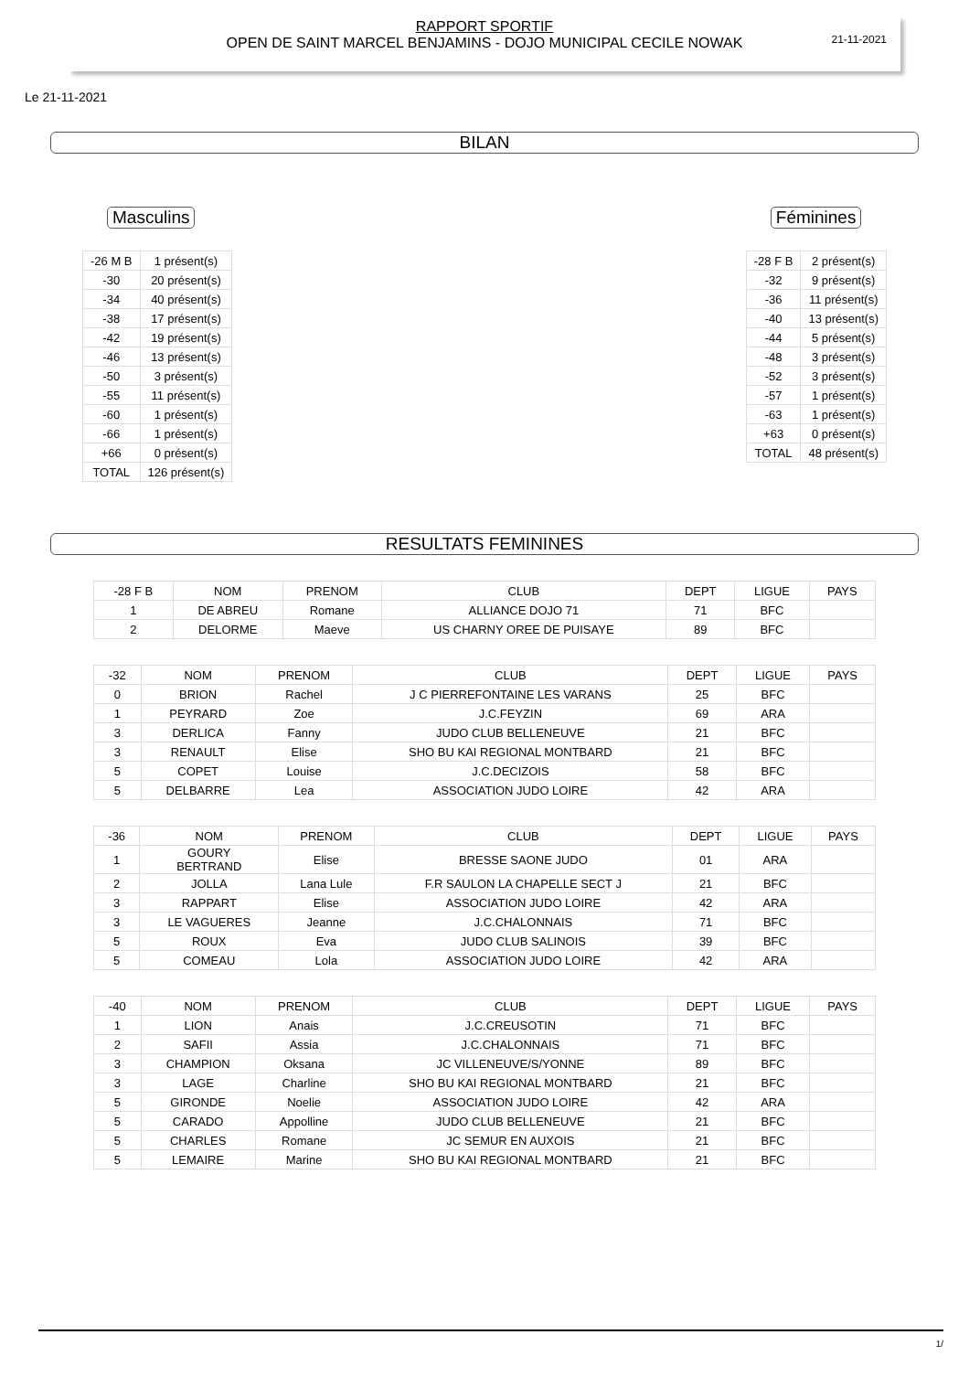RAPPORT SPORTIF
OPEN DE SAINT MARCEL BENJAMINS - DOJO MUNICIPAL CECILE NOWAK
21-11-2021
Le 21-11-2021
BILAN
Masculins
| -26 M B | 1 présent(s) |
| -30 | 20 présent(s) |
| -34 | 40 présent(s) |
| -38 | 17 présent(s) |
| -42 | 19 présent(s) |
| -46 | 13 présent(s) |
| -50 | 3 présent(s) |
| -55 | 11 présent(s) |
| -60 | 1 présent(s) |
| -66 | 1 présent(s) |
| +66 | 0 présent(s) |
| TOTAL | 126 présent(s) |
Féminines
| -28 F B | 2 présent(s) |
| -32 | 9 présent(s) |
| -36 | 11 présent(s) |
| -40 | 13 présent(s) |
| -44 | 5 présent(s) |
| -48 | 3 présent(s) |
| -52 | 3 présent(s) |
| -57 | 1 présent(s) |
| -63 | 1 présent(s) |
| +63 | 0 présent(s) |
| TOTAL | 48 présent(s) |
RESULTATS FEMININES
| -28 F B | NOM | PRENOM | CLUB | DEPT | LIGUE | PAYS |
| --- | --- | --- | --- | --- | --- | --- |
| 1 | DE ABREU | Romane | ALLIANCE DOJO 71 | 71 | BFC | |
| 2 | DELORME | Maeve | US CHARNY OREE DE PUISAYE | 89 | BFC | |
| -32 | NOM | PRENOM | CLUB | DEPT | LIGUE | PAYS |
| --- | --- | --- | --- | --- | --- | --- |
| 0 | BRION | Rachel | J C PIERREFONTAINE LES VARANS | 25 | BFC | |
| 1 | PEYRARD | Zoe | J.C.FEYZIN | 69 | ARA | |
| 3 | DERLICA | Fanny | JUDO CLUB BELLENEUVE | 21 | BFC | |
| 3 | RENAULT | Elise | SHO BU KAI REGIONAL MONTBARD | 21 | BFC | |
| 5 | COPET | Louise | J.C.DECIZOIS | 58 | BFC | |
| 5 | DELBARRE | Lea | ASSOCIATION JUDO LOIRE | 42 | ARA | |
| -36 | NOM | PRENOM | CLUB | DEPT | LIGUE | PAYS |
| --- | --- | --- | --- | --- | --- | --- |
| 1 | GOURY BERTRAND | Elise | BRESSE SAONE JUDO | 01 | ARA | |
| 2 | JOLLA | Lana Lule | F.R SAULON LA CHAPELLE SECT J | 21 | BFC | |
| 3 | RAPPART | Elise | ASSOCIATION JUDO LOIRE | 42 | ARA | |
| 3 | LE VAGUERES | Jeanne | J.C.CHALONNAIS | 71 | BFC | |
| 5 | ROUX | Eva | JUDO CLUB SALINOIS | 39 | BFC | |
| 5 | COMEAU | Lola | ASSOCIATION JUDO LOIRE | 42 | ARA | |
| -40 | NOM | PRENOM | CLUB | DEPT | LIGUE | PAYS |
| --- | --- | --- | --- | --- | --- | --- |
| 1 | LION | Anais | J.C.CREUSOTIN | 71 | BFC | |
| 2 | SAFII | Assia | J.C.CHALONNAIS | 71 | BFC | |
| 3 | CHAMPION | Oksana | JC VILLENEUVE/S/YONNE | 89 | BFC | |
| 3 | LAGE | Charline | SHO BU KAI REGIONAL MONTBARD | 21 | BFC | |
| 5 | GIRONDE | Noelie | ASSOCIATION JUDO LOIRE | 42 | ARA | |
| 5 | CARADO | Appolline | JUDO CLUB BELLENEUVE | 21 | BFC | |
| 5 | CHARLES | Romane | JC SEMUR EN AUXOIS | 21 | BFC | |
| 5 | LEMAIRE | Marine | SHO BU KAI REGIONAL MONTBARD | 21 | BFC | |
1/